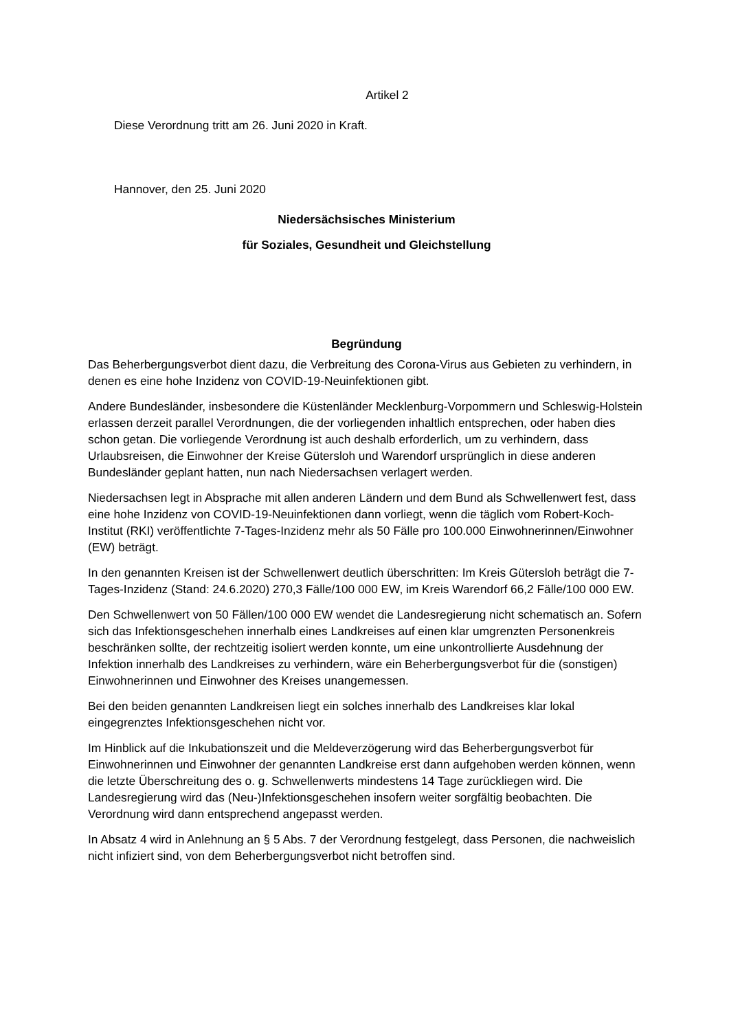Artikel 2
Diese Verordnung tritt am 26. Juni 2020 in Kraft.
Hannover, den 25. Juni 2020
Niedersächsisches Ministerium
für Soziales, Gesundheit und Gleichstellung
Begründung
Das Beherbergungsverbot dient dazu, die Verbreitung des Corona-Virus aus Gebieten zu verhindern, in denen es eine hohe Inzidenz von COVID-19-Neuinfektionen gibt.
Andere Bundesländer, insbesondere die Küstenländer Mecklenburg-Vorpommern und Schleswig-Holstein erlassen derzeit parallel Verordnungen, die der vorliegenden inhaltlich entsprechen, oder haben dies schon getan. Die vorliegende Verordnung ist auch deshalb erforderlich, um zu verhindern, dass Urlaubsreisen, die Einwohner der Kreise Gütersloh und Warendorf ursprünglich in diese anderen Bundesländer geplant hatten, nun nach Niedersachsen verlagert werden.
Niedersachsen legt in Absprache mit allen anderen Ländern und dem Bund als Schwellenwert fest, dass eine hohe Inzidenz von COVID-19-Neuinfektionen dann vorliegt, wenn die täglich vom Robert-Koch-Institut (RKI) veröffentlichte 7-Tages-Inzidenz mehr als 50 Fälle pro 100.000 Einwohnerinnen/Einwohner (EW) beträgt.
In den genannten Kreisen ist der Schwellenwert deutlich überschritten: Im Kreis Gütersloh beträgt die 7-Tages-Inzidenz (Stand: 24.6.2020) 270,3 Fälle/100 000 EW, im Kreis Warendorf 66,2 Fälle/100 000 EW.
Den Schwellenwert von 50 Fällen/100 000 EW wendet die Landesregierung nicht schematisch an. Sofern sich das Infektionsgeschehen innerhalb eines Landkreises auf einen klar umgrenzten Personenkreis beschränken sollte, der rechtzeitig isoliert werden konnte, um eine unkontrollierte Ausdehnung der Infektion innerhalb des Landkreises zu verhindern, wäre ein Beherbergungsverbot für die (sonstigen) Einwohnerinnen und Einwohner des Kreises unangemessen.
Bei den beiden genannten Landkreisen liegt ein solches innerhalb des Landkreises klar lokal eingegrenztes Infektionsgeschehen nicht vor.
Im Hinblick auf die Inkubationszeit und die Meldeverzögerung wird das Beherbergungsverbot für Einwohnerinnen und Einwohner der genannten Landkreise erst dann aufgehoben werden können, wenn die letzte Überschreitung des o. g. Schwellenwerts mindestens 14 Tage zurückliegen wird. Die Landesregierung wird das (Neu-)Infektionsgeschehen insofern weiter sorgfältig beobachten. Die Verordnung wird dann entsprechend angepasst werden.
In Absatz 4 wird in Anlehnung an § 5 Abs. 7 der Verordnung festgelegt, dass Personen, die nachweislich nicht infiziert sind, von dem Beherbergungsverbot nicht betroffen sind.